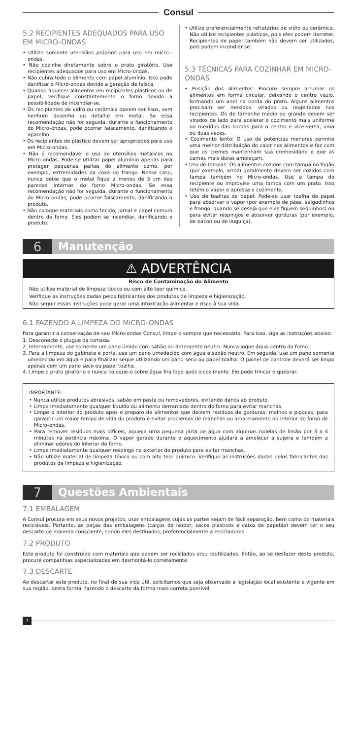Consul
5.2 RECIPIENTES ADEQUADOS PARA USO EM MICRO-ONDAS
• Utilize somente utensílios próprios para uso em micro--ondas.
• Não cozinhe diretamente sobre o prato giratório. Use recipientes adequados para uso em Micro-ondas.
• Não cubra todo o alimento com papel alumínio. Isso pode danificar o Micro-ondas devido a geração de faísca.
• Quando aquecer alimentos em recipientes plásticos ou de papel, verifique constantemente o forno devido a possibilidade de incendiar-se.
• Os recipientes de vidro ou cerâmica devem ser lisos, sem nenhum desenho ou detalhe em metal. Se essa recomendação não for seguida, durante o funcionamento do Micro-ondas, pode ocorrer faiscamento, danificando o aparelho.
• Os recipientes de plástico devem ser apropriados para uso em Micro-ondas.
• Não é recomendável o uso de utensílios metálicos no Micro-ondas. Pode-se utilizar papel alumínio apenas para proteger pequenas partes do alimento como, por exemplo, extremidades da coxa do frango. Nesse caso, nunca deixe que o metal fique a menos de 5 cm das paredes internas do forno Micro-ondas. Se essa recomendação não for seguida, durante o funcionamento do Micro-ondas, pode ocorrer faiscamento, danificando o produto.
• Não coloque materiais como tecido, jornal e papel comum dentro do forno. Eles podem se incendiar, danificando o produto.
• Utilize preferencialmente refratários de vidro ou cerâmica. Não utilize recipientes plásticos, pois eles podem derreter. Recipientes de papel também não devem ser utilizados, pois podem incendiar-se.
5.3 TÉCNICAS PARA COZINHAR EM MICRO-ONDAS
• Posição dos alimentos: Procure sempre arrumar os alimentos em forma circular, deixando o centro vazio, formando um anel na borda do prato. Alguns alimentos precisam ser mexidos, virados ou reajeitados nos recipientes. Os de tamanho médio ou grande devem ser virados de lado para acelerar o cozimento mais uniforme ou mexidos das bordas para o centro e vice-versa, uma ou duas vezes.
• Cozimento lento: O uso de potências menores permite uma melhor distribuição do calor nos alimentos e faz com que os cremes mantenham sua cremosidade e que as carnes mais duras amoleçam.
• Uso de tampas: Os alimentos cozidos com tampa no fogão (por exemplo, arroz) geralmente devem ser cozidos com tampa também no Micro-ondas. Use a tampa do recipiente ou improvise uma tampa com um prato. Isso retém o vapor e apressa o cozimento.
• Uso de toalhas de papel: Pode-se usar toalha de papel para absorver o vapor (por exemplo de pães, salgadinhos e frango, quando se deseja que eles fiquem sequinhos) ou para evitar respingos e absorver gorduras (por exemplo, de bacon ou de linguiça).
6 Manutenção
⚠ ADVERTÊNCIA
Risco de Contaminação do Alimento
Não utilize material de limpeza tóxico ou com alto teor químico.
Verifique as instruções dadas pelos fabricantes dos produtos de limpeza e higienização.
Não seguir essas instruções pode gerar uma intoxicação alimentar e risco à sua vida.
6.1 FAZENDO A LIMPEZA DO MICRO-ONDAS
Para garantir a conservação de seu Micro-ondas Consul, limpe-o sempre que necessário. Para isso, siga as instruções abaixo:
1. Desconecte o plugue da tomada.
2. Internamente, use somente um pano úmido com sabão ou detergente neutro. Nunca jogue água dentro do forno.
3. Para a limpeza do gabinete e porta, use um pano umedecido com água e sabão neutro. Em seguida, use um pano somente umedecido em água e para finalizar seque utilizando um pano seco ou papel toalha. O painel de controle deverá ser limpo apenas com um pano seco ou papel toalha.
4. Limpe o prato giratório e nunca coloque-o sobre água fria logo após o cozimento. Ele pode trincar e quebrar.
IMPORTANTE:
• Nunca utilize produtos abrasivos, sabão em pasta ou removedores, evitando danos ao produto.
• Limpe imediatamente qualquer líquido ou alimento derramado dentro do forno para evitar manchas.
• Limpe o interior do produto após o preparo de alimentos que deixem resíduos de gorduras, molhos e pipocas, para garantir um maior tempo de vida do produto e evitar problemas de manchas ou amarelamento no interior do forno de Micro-ondas.
• Para remover resíduos mais difíceis, aqueça uma pequena jarra de água com algumas rodelas de limão por 3 a 4 minutos na potência máxima. O vapor gerado durante o aquecimento ajudará a amolecer a sujeira e também a eliminar odores do interior do forno.
• Limpe imediatamente qualquer respingo no exterior do produto para evitar manchas.
• Não utilize material de limpeza tóxico ou com alto teor químico. Verifique as instruções dadas pelos fabricantes dos produtos de limpeza e higienização.
7 Questões Ambientais
7.1 EMBALAGEM
A Consul procura em seus novos projetos, usar embalagens cujas as partes sejam de fácil separação, bem como de materiais recicláveis. Portanto, as peças das embalagens (calços de isopor, sacos plásticos e caixa de papelão) devem ter o seu descarte de maneira consciente, sendo eles destinados, preferencialmente a recicladores.
7.2 PRODUTO
Este produto foi construído com materiais que podem ser reciclados e/ou reutilizados. Então, ao se desfazer deste produto, procure companhias especializadas em desmontá-lo corretamente.
7.3 DESCARTE
Ao descartar este produto, no final de sua vida útil, solicitamos que seja observado a legislação local existente e vigente em sua região, desta forma, fazendo o descarte da forma mais correta possível.
7